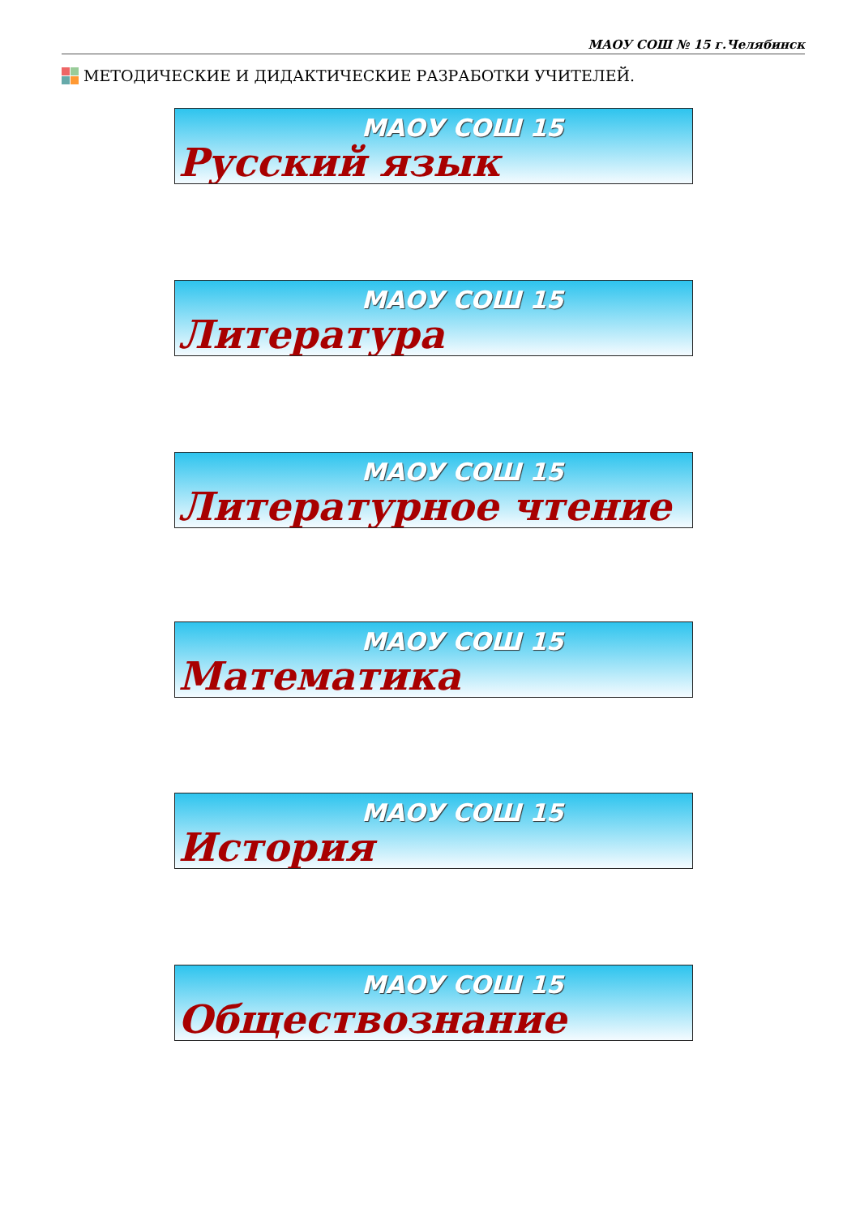МАОУ СОШ № 15 г.Челябинск
МЕТОДИЧЕСКИЕ И ДИДАКТИЧЕСКИЕ РАЗРАБОТКИ УЧИТЕЛЕЙ.
МАОУ СОШ 15
Русский язык
МАОУ СОШ 15
Литература
МАОУ СОШ 15
Литературное чтение
МАОУ СОШ 15
Математика
МАОУ СОШ 15
История
МАОУ СОШ 15
Обществознание